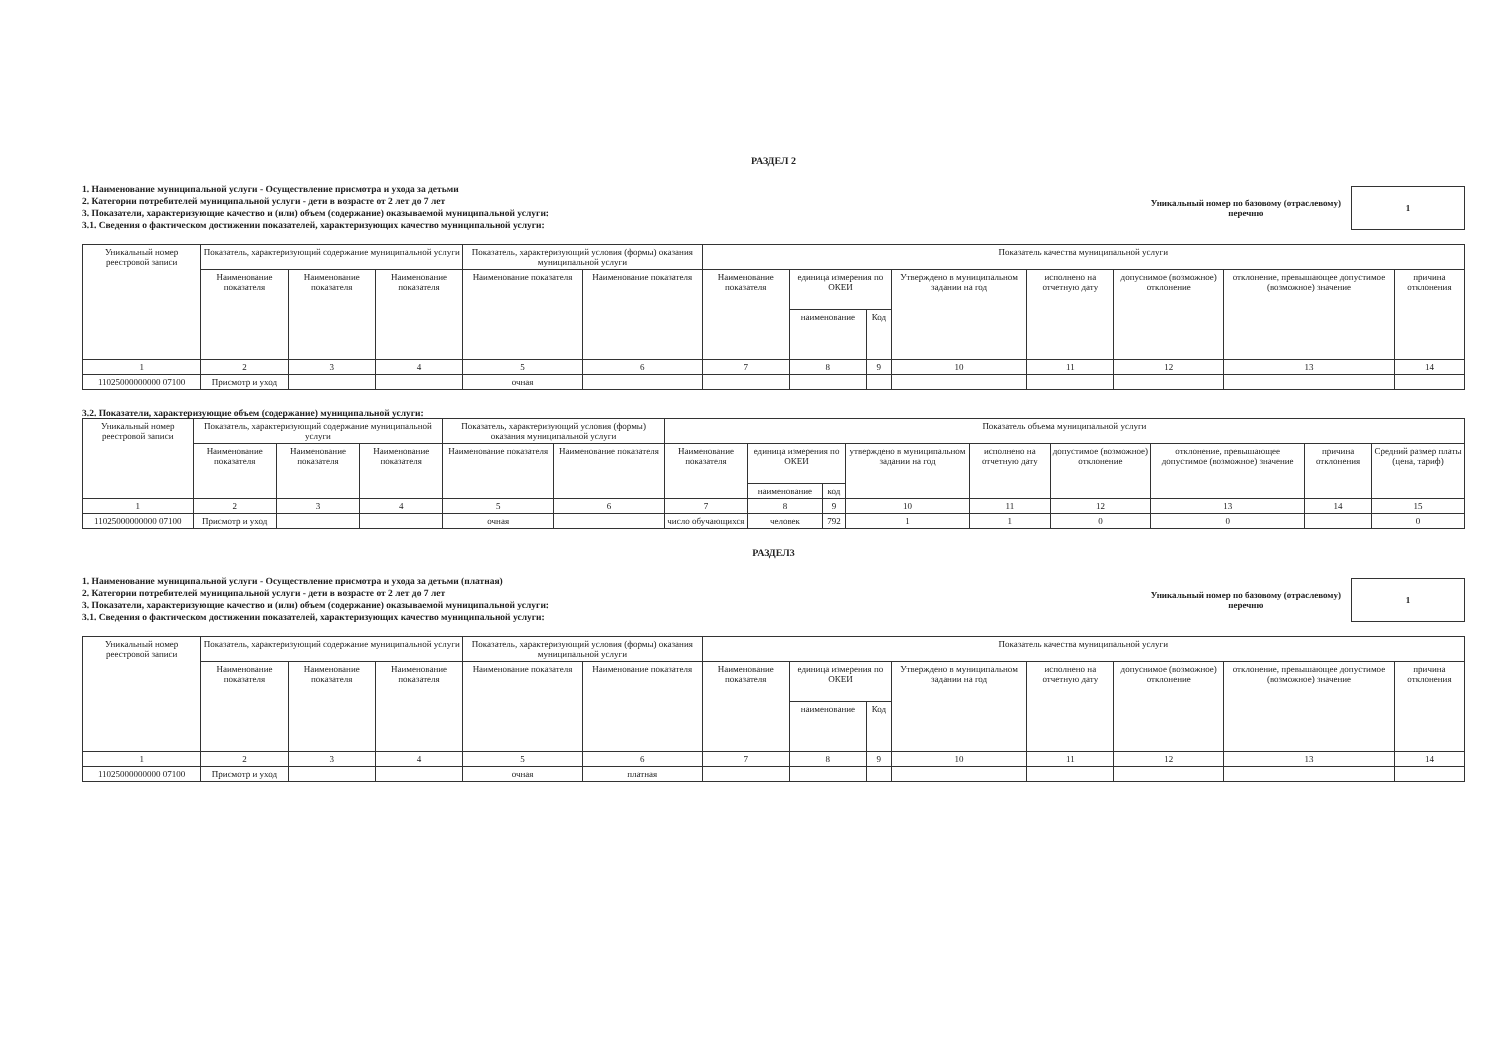РАЗДЕЛ 2
1. Наименование муниципальной услуги - Осуществление присмотра и ухода за детьми
2. Категории потребителей муниципальной услуги - дети в возрасте от 2 лет до 7 лет
3. Показатели, характеризующие качество и (или) объем (содержание) оказываемой муниципальной услуги:
3.1. Сведения о фактическом достижении показателей, характеризующих качество муниципальной услуги:
Уникальный номер по базовому (отраслевому)
перечню
1
| Уникальный номер реестровой записи | Показатель, характеризующий содержание муниципальной услуги | | | Показатель, характеризующий условия (формы) оказания муниципальной услуги | | Показатель качества муниципальной услуги | | | | | | | |
| --- | --- | --- | --- | --- | --- | --- | --- | --- | --- | --- | --- | --- | --- |
| | Наименование показателя | Наименование показателя | Наименование показателя | Наименование показателя | Наименование показателя | Наименование показателя | единица измерения по ОКЕИ | | Утверждено в муниципальном задании на год | исполнено на отчетную дату | допуснимое (возможное) отклонение | отклонение, превышающее допустимое (возможное) значение | причина отклонения |
| | | | | | | | наименование | Код | | | | | |
| 1 | 2 | 3 | 4 | 5 | 6 | 7 | 8 | 9 | 10 | 11 | 12 | 13 | 14 |
| 11025000000000 07100 | Присмотр и уход | | | очная | | | | | | | | | |
3.2. Показатели, характеризующие объем (содержание) муниципальной услуги:
| Уникальный номер реестровой записи | Показатель, характеризующий содержание муниципальной услуги | | | Показатель, характеризующий условия (формы) оказания муниципальной услуги | | Показатель объема муниципальной услуги | | | | | | | | |
| --- | --- | --- | --- | --- | --- | --- | --- | --- | --- | --- | --- | --- | --- | --- |
| | Наименование показателя | Наименование показателя | Наименование показателя | Наименование показателя | Наименование показателя | Наименование показателя | единица измерения по ОКЕИ | | утверждено в муниципальном задании на год | исполнено на отчетную дату | допустимое (возможное) отклонение | отклонение, превышающее допустимое (возможное) значение | причина отклонения | Средний размер платы (цена, тариф) |
| | | | | | | | наименование | код | | | | | | |
| 1 | 2 | 3 | 4 | 5 | 6 | 7 | 8 | 9 | 10 | 11 | 12 | 13 | 14 | 15 |
| 11025000000000 07100 | Присмотр и уход | | | очная | | число обучающихся | человек | 792 | 1 | 1 | 0 | 0 | | 0 |
РАЗДЕЛ3
1. Наименование муниципальной услуги - Осуществление присмотра и ухода за детьми (платная)
2. Категории потребителей муниципальной услуги - дети в возрасте от 2 лет до 7 лет
3. Показатели, характеризующие качество и (или) объем (содержание) оказываемой муниципальной услуги:
3.1. Сведения о фактическом достижении показателей, характеризующих качество муниципальной услуги:
Уникальный номер по базовому (отраслевому)
перечню
1
| Уникальный номер реестровой записи | Показатель, характеризующий содержание муниципальной услуги | | | Показатель, характеризующий условия (формы) оказания муниципальной услуги | | Показатель качества муниципальной услуги | | | | | | | |
| --- | --- | --- | --- | --- | --- | --- | --- | --- | --- | --- | --- | --- | --- |
| | Наименование показателя | Наименование показателя | Наименование показателя | Наименование показателя | Наименование показателя | Наименование показателя | единица измерения по ОКЕИ | | Утверждено в муниципальном задании на год | исполнено на отчетную дату | допуснимое (возможное) отклонение | отклонение, превышающее допустимое (возможное) значение | причина отклонения |
| | | | | | | | наименование | Код | | | | | |
| 1 | 2 | 3 | 4 | 5 | 6 | 7 | 8 | 9 | 10 | 11 | 12 | 13 | 14 |
| 11025000000000 07100 | Присмотр и уход | | | очная | платная | | | | | | | | |